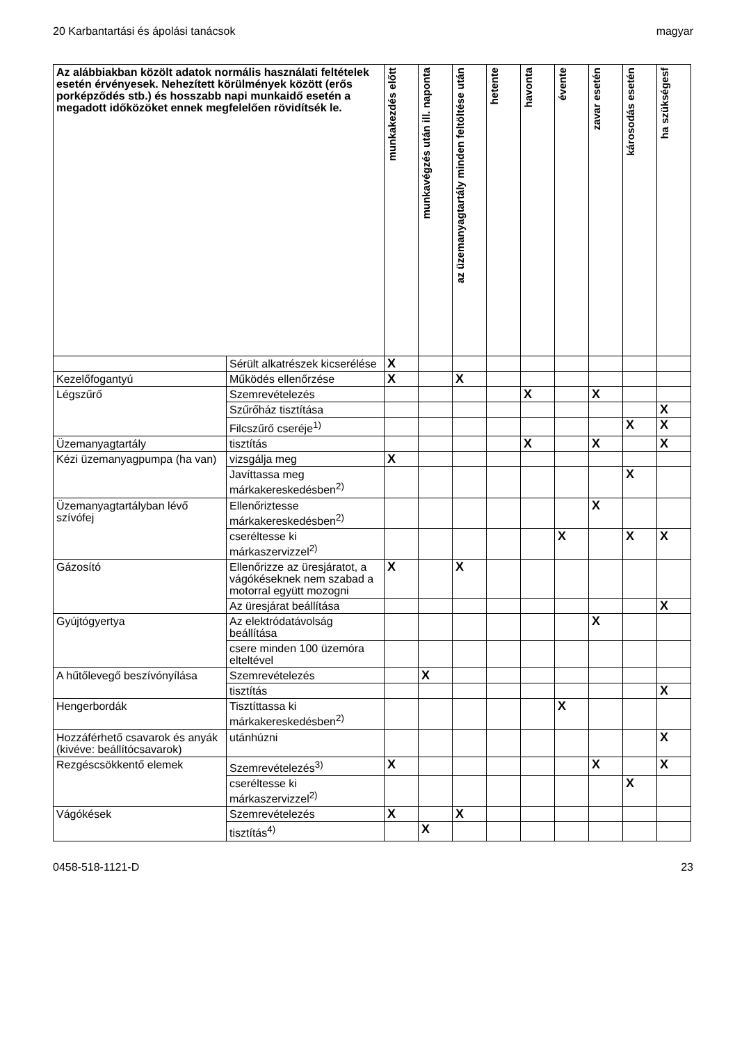20 Karbantartási és ápolási tanácsok magyar
| Az alábbiakban közölt adatok normális használati feltételek esetén érvényesek. Nehezített körülmények között (erős porképződés stb.) és hosszabb napi munkaidő esetén a megadott időközöket ennek megfelelően rövidítsék le. | | munkakezdés előtt | munkavégzés után ill. naponta | az üzemanyagtartály minden feltöltése után | hetente | havonta | évente | zavar esetén | károsodás esetén | ha szükségesf |
| --- | --- | --- | --- | --- | --- | --- | --- | --- | --- | --- |
| | Sérült alkatrészek kicserélése | X | | | | | | | | |
| Kezelőfogantyú | Működés ellenőrzése | X | | X | | | | | | |
| Légszűrő | Szemrevételezés | | | | | X | | X | | |
| | Szűrőház tisztítása | | | | | | | | | X |
| | Filcszűrő cseréje<sup>1)</sup> | | | | | | | | X | X |
| Üzemanyagtartály | tisztítás | | | | | X | | X | | X |
| Kézi üzemanyagpumpa (ha van) | vizsgálja meg | X | | | | | | | | |
| | Javíttassa meg márkakereskedésben<sup>2)</sup> | | | | | | | | X | |
| Üzemanyagtartályban lévő szívófej | Ellenőriztesse márkakereskedésben<sup>2)</sup> | | | | | | | X | | |
| | cseréltesse ki márkaszervizzel<sup>2)</sup> | | | | | | X | | X | X |
| Gázosító | Ellenőrizze az üresjáratot, a vágókéseknek nem szabad a motorral együtt mozogni | X | | X | | | | | | |
| | Az üresjárat beállítása | | | | | | | | | X |
| Gyújtógyertya | Az elektródatávolság beállítása | | | | | | | X | | |
| | csere minden 100 üzemóra elteltével | | | | | | | | | |
| A hűtőlevegő beszívónyílása | Szemrevételezés | | X | | | | | | | |
| | tisztítás | | | | | | | | | X |
| Hengerbordák | Tisztíttassa ki márkakereskedésben<sup>2)</sup> | | | | | | X | | | |
| Hozzáférhető csavarok és anyák (kivéve: beállítócsavarok) | utánhúzni | | | | | | | | | X |
| Rezgéscsökkentő elemek | Szemrevételezés<sup>3)</sup> | X | | | | | | X | | X |
| | cseréltesse ki márkaszervizzel<sup>2)</sup> | | | | | | | | X | |
| Vágókések | Szemrevételezés | X | | X | | | | | | |
| | tisztítás<sup>4)</sup> | | X | | | | | | | |
0458-518-1121-D 23